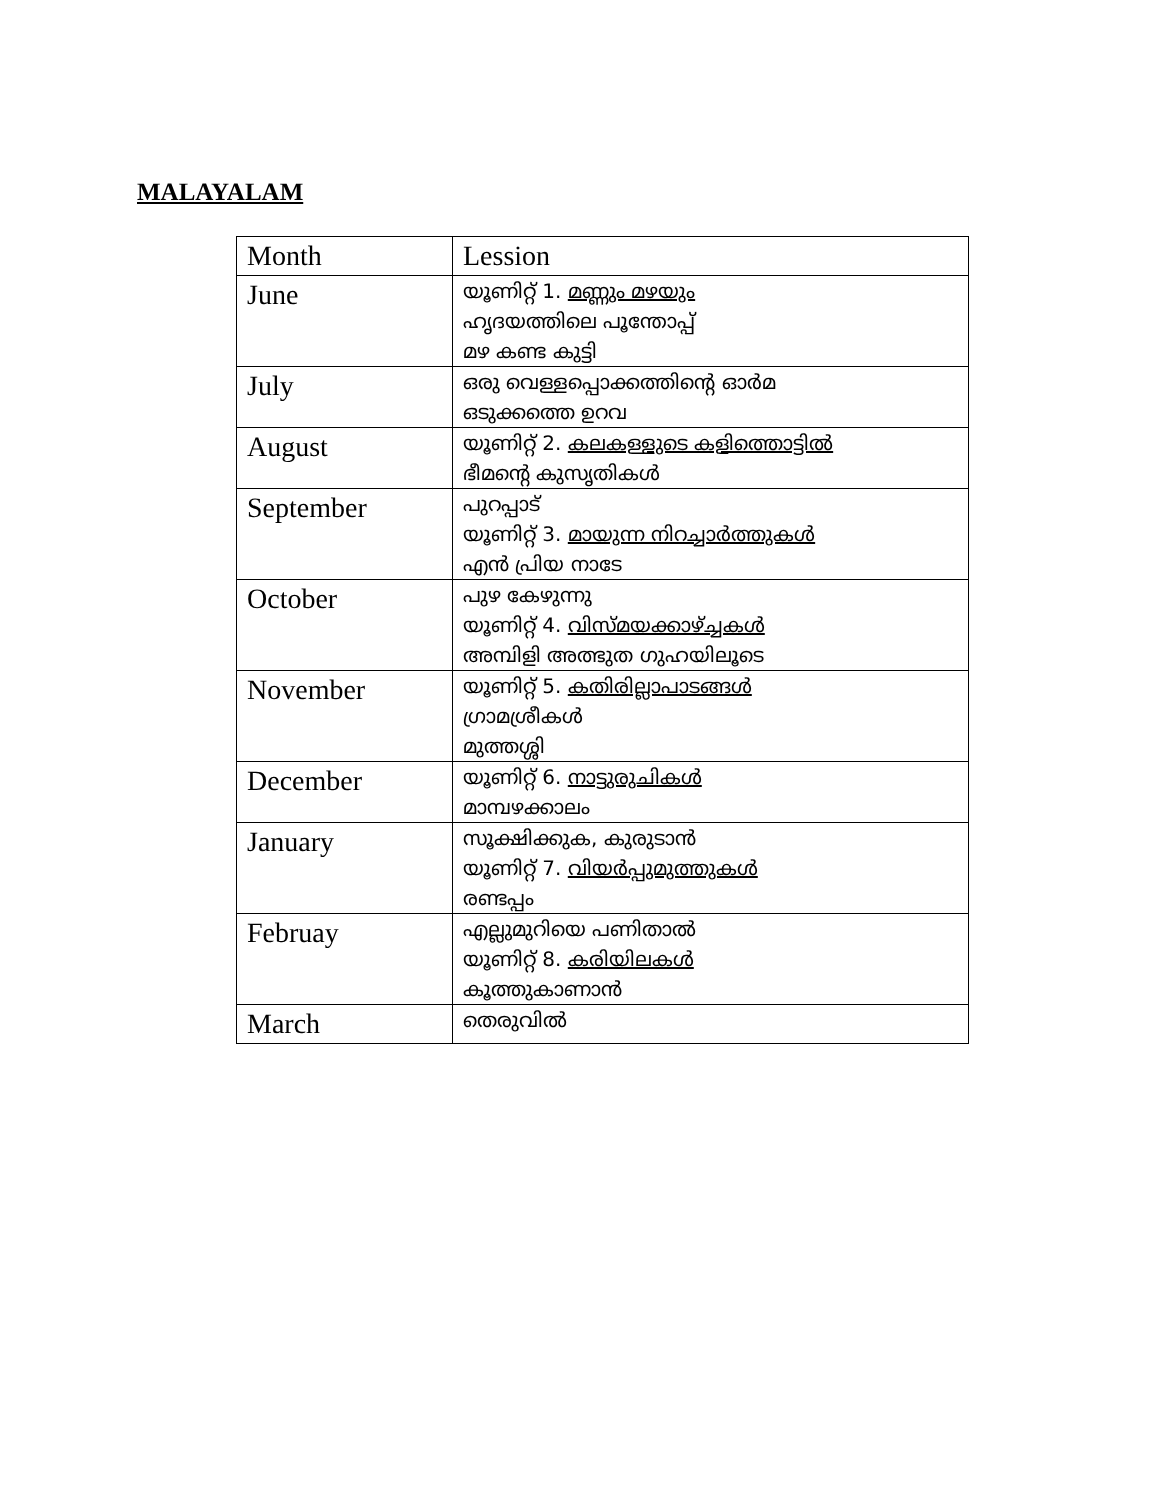MALAYALAM
| Month | Lession |
| --- | --- |
| June | യൂണിറ്റ് 1. മണ്ണും മഴയും ഹൃദയത്തിലെ പൂന്തോപ്പ് മഴ കണ്ട കുട്ടി |
| July | ഒരു വെള്ളപ്പൊക്കത്തിന്റെ ഓർമ ഒടുക്കത്തെ ഉറവ |
| August | യൂണിറ്റ് 2. കലകള്ളുടെ കളിത്തൊട്ടിൽ ഭീമന്റെ കുസൃതികൾ |
| September | പുറപ്പാട് യൂണിറ്റ് 3. മായുന്ന നിറച്ചാർത്തുകൾ എൻ പ്രിയ നാടേ |
| October | പുഴ കേഴുന്നു യൂണിറ്റ് 4. വിസ്മയക്കാഴ്ച്ചകൾ അമ്പിളി അത്ഭുത ഗുഹയിലൂടെ |
| November | യൂണിറ്റ് 5. കതിരില്ലാപാടങ്ങൾ ഗ്രാമശ്രീകൾ മുത്തശ്ശി |
| December | യൂണിറ്റ് 6. നാട്ടുരുചികൾ മാമ്പഴക്കാലം |
| January | സൂക്ഷിക്കുക, കുരുടാൻ യൂണിറ്റ് 7. വിയർപ്പുമുത്തുകൾ രണ്ടപ്പം |
| Februay | എല്ലുമുറിയെ പണിതാൽ യൂണിറ്റ് 8. കരിയിലകൾ കൂത്തുകാണാൻ |
| March | തെരുവിൽ |